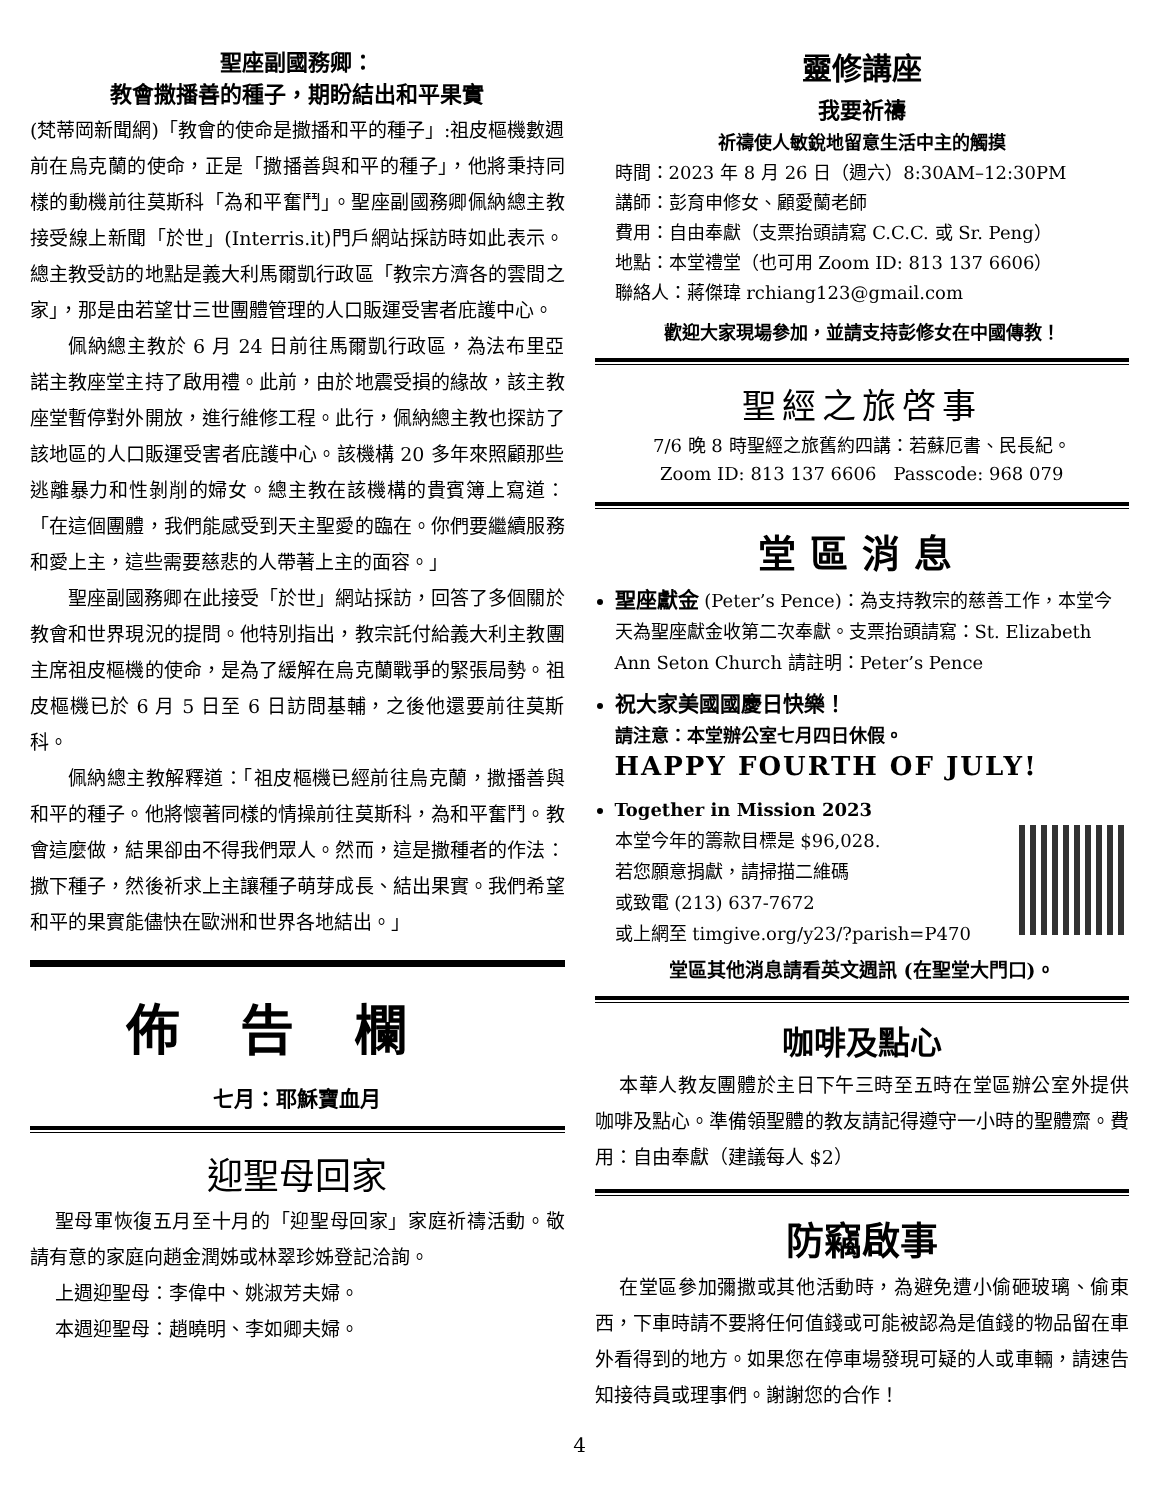聖座副國務卿：
教會撒播善的種子，期盼結出和平果實
(梵蒂岡新聞網)「教會的使命是撒播和平的種子」:祖皮樞機數週前在烏克蘭的使命，正是「撒播善與和平的種子」，他將秉持同樣的動機前往莫斯科「為和平奮鬥」。聖座副國務卿佩納總主教接受線上新聞「於世」(Interris.it)門戶網站採訪時如此表示。總主教受訪的地點是義大利馬爾凱行政區「教宗方濟各的雲間之家」，那是由若望廿三世團體管理的人口販運受害者庇護中心。
佩納總主教於 6 月 24 日前往馬爾凱行政區，為法布里亞諾主教座堂主持了啟用禮。此前，由於地震受損的緣故，該主教座堂暫停對外開放，進行維修工程。此行，佩納總主教也探訪了該地區的人口販運受害者庇護中心。該機構 20 多年來照顧那些逃離暴力和性剝削的婦女。總主教在該機構的貴賓簿上寫道：「在這個團體，我們能感受到天主聖愛的臨在。你們要繼續服務和愛上主，這些需要慈悲的人帶著上主的面容。」
聖座副國務卿在此接受「於世」網站採訪，回答了多個關於教會和世界現況的提問。他特別指出，教宗託付給義大利主教團主席祖皮樞機的使命，是為了緩解在烏克蘭戰爭的緊張局勢。祖皮樞機已於 6 月 5 日至 6 日訪問基輔，之後他還要前往莫斯科。
佩納總主教解釋道：「祖皮樞機已經前往烏克蘭，撒播善與和平的種子。他將懷著同樣的情操前往莫斯科，為和平奮鬥。教會這麼做，結果卻由不得我們眾人。然而，這是撒種者的作法：撒下種子，然後祈求上主讓種子萌芽成長、結出果實。我們希望和平的果實能儘快在歐洲和世界各地結出。」
佈告欄
七月：耶穌寶血月
迎聖母回家
聖母軍恢復五月至十月的「迎聖母回家」家庭祈禱活動。敬請有意的家庭向趙金潤姊或林翠珍姊登記洽詢。
上週迎聖母：李偉中、姚淑芳夫婦。
本週迎聖母：趙曉明、李如卿夫婦。
靈修講座
我要祈禱
祈禱使人敏銳地留意生活中主的觸摸
時間：2023 年 8 月 26 日（週六）8:30AM–12:30PM
講師：彭育申修女、顧愛蘭老師
費用：自由奉獻（支票抬頭請寫 C.C.C. 或 Sr. Peng）
地點：本堂禮堂（也可用 Zoom ID: 813 137 6606）
聯絡人：蔣傑瑋 rchiang123@gmail.com
歡迎大家現場參加，並請支持彭修女在中國傳教！
聖經之旅啓事
7/6 晚 8 時聖經之旅舊約四講：若蘇厄書、民長紀。
Zoom ID: 813 137 6606 Passcode: 968 079
堂區消息
聖座獻金 (Peter’s Pence)：為支持教宗的慈善工作，本堂今天為聖座獻金收第二次奉獻。支票抬頭請寫：St. Elizabeth Ann Seton Church 請註明：Peter’s Pence
祝大家美國國慶日快樂！
請注意：本堂辦公室七月四日休假。
HAPPY FOURTH OF JULY!
Together in Mission 2023
本堂今年的籌款目標是 $96,028.
若您願意捐獻，請掃描二維碼
或致電 (213) 637-7672
或上網至 timgive.org/y23/?parish=P470
堂區其他消息請看英文週訊 (在聖堂大門口)。
咖啡及點心
本華人教友團體於主日下午三時至五時在堂區辦公室外提供咖啡及點心。準備領聖體的教友請記得遵守一小時的聖體齋。費用：自由奉獻（建議每人 $2）
防竊啟事
在堂區參加彌撒或其他活動時，為避免遭小偷砸玻璃、偷東西，下車時請不要將任何值錢或可能被認為是值錢的物品留在車外看得到的地方。如果您在停車場發現可疑的人或車輛，請速告知接待員或理事們。謝謝您的合作！
4